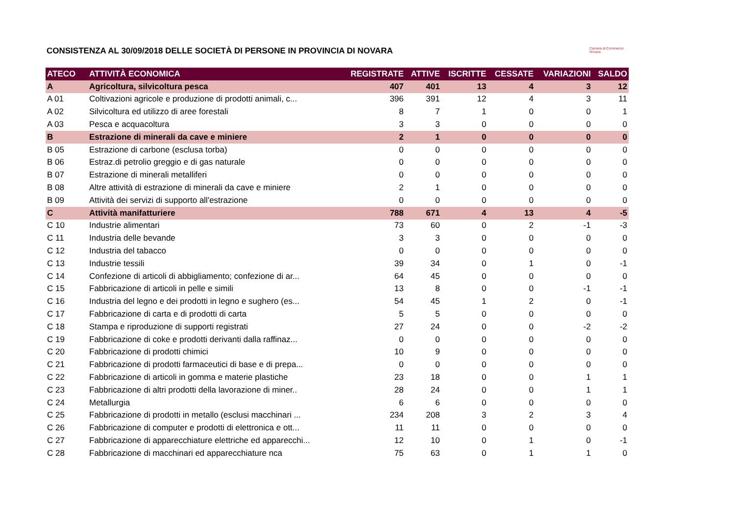Camera di Commercio
Novara
CONSISTENZA AL 30/09/2018 DELLE SOCIETÀ DI PERSONE IN PROVINCIA DI NOVARA
| ATECO | ATTIVITÀ ECONOMICA | REGISTRATE | ATTIVE | ISCRITTE | CESSATE | VARIAZIONI | SALDO |
| --- | --- | --- | --- | --- | --- | --- | --- |
| A | Agricoltura, silvicoltura pesca | 407 | 401 | 13 | 4 | 3 | 12 |
| A 01 | Coltivazioni agricole e produzione di prodotti animali, c... | 396 | 391 | 12 | 4 | 3 | 11 |
| A 02 | Silvicoltura ed utilizzo di aree forestali | 8 | 7 | 1 | 0 | 0 | 1 |
| A 03 | Pesca e acquacoltura | 3 | 3 | 0 | 0 | 0 | 0 |
| B | Estrazione di minerali da cave e miniere | 2 | 1 | 0 | 0 | 0 | 0 |
| B 05 | Estrazione di carbone (esclusa torba) | 0 | 0 | 0 | 0 | 0 | 0 |
| B 06 | Estraz.di petrolio greggio e di gas naturale | 0 | 0 | 0 | 0 | 0 | 0 |
| B 07 | Estrazione di minerali metalliferi | 0 | 0 | 0 | 0 | 0 | 0 |
| B 08 | Altre attività di estrazione di minerali da cave e miniere | 2 | 1 | 0 | 0 | 0 | 0 |
| B 09 | Attività dei servizi di supporto all'estrazione | 0 | 0 | 0 | 0 | 0 | 0 |
| C | Attività manifatturiere | 788 | 671 | 4 | 13 | 4 | -5 |
| C 10 | Industrie alimentari | 73 | 60 | 0 | 2 | -1 | -3 |
| C 11 | Industria delle bevande | 3 | 3 | 0 | 0 | 0 | 0 |
| C 12 | Industria del tabacco | 0 | 0 | 0 | 0 | 0 | 0 |
| C 13 | Industrie tessili | 39 | 34 | 0 | 1 | 0 | -1 |
| C 14 | Confezione di articoli di abbigliamento; confezione di ar... | 64 | 45 | 0 | 0 | 0 | 0 |
| C 15 | Fabbricazione di articoli in pelle e simili | 13 | 8 | 0 | 0 | -1 | -1 |
| C 16 | Industria del legno e dei prodotti in legno e sughero (es... | 54 | 45 | 1 | 2 | 0 | -1 |
| C 17 | Fabbricazione di carta e di prodotti di carta | 5 | 5 | 0 | 0 | 0 | 0 |
| C 18 | Stampa e riproduzione di supporti registrati | 27 | 24 | 0 | 0 | -2 | -2 |
| C 19 | Fabbricazione di coke e prodotti derivanti dalla raffinaz... | 0 | 0 | 0 | 0 | 0 | 0 |
| C 20 | Fabbricazione di prodotti chimici | 10 | 9 | 0 | 0 | 0 | 0 |
| C 21 | Fabbricazione di prodotti farmaceutici di base e di prepa... | 0 | 0 | 0 | 0 | 0 | 0 |
| C 22 | Fabbricazione di articoli in gomma e materie plastiche | 23 | 18 | 0 | 0 | 1 | 1 |
| C 23 | Fabbricazione di altri prodotti della lavorazione di miner.. | 28 | 24 | 0 | 0 | 1 | 1 |
| C 24 | Metallurgia | 6 | 6 | 0 | 0 | 0 | 0 |
| C 25 | Fabbricazione di prodotti in metallo (esclusi macchinari ... | 234 | 208 | 3 | 2 | 3 | 4 |
| C 26 | Fabbricazione di computer e prodotti di elettronica e ott... | 11 | 11 | 0 | 0 | 0 | 0 |
| C 27 | Fabbricazione di apparecchiature elettriche ed apparecchi... | 12 | 10 | 0 | 1 | 0 | -1 |
| C 28 | Fabbricazione di macchinari ed apparecchiature nca | 75 | 63 | 0 | 1 | 1 | 0 |